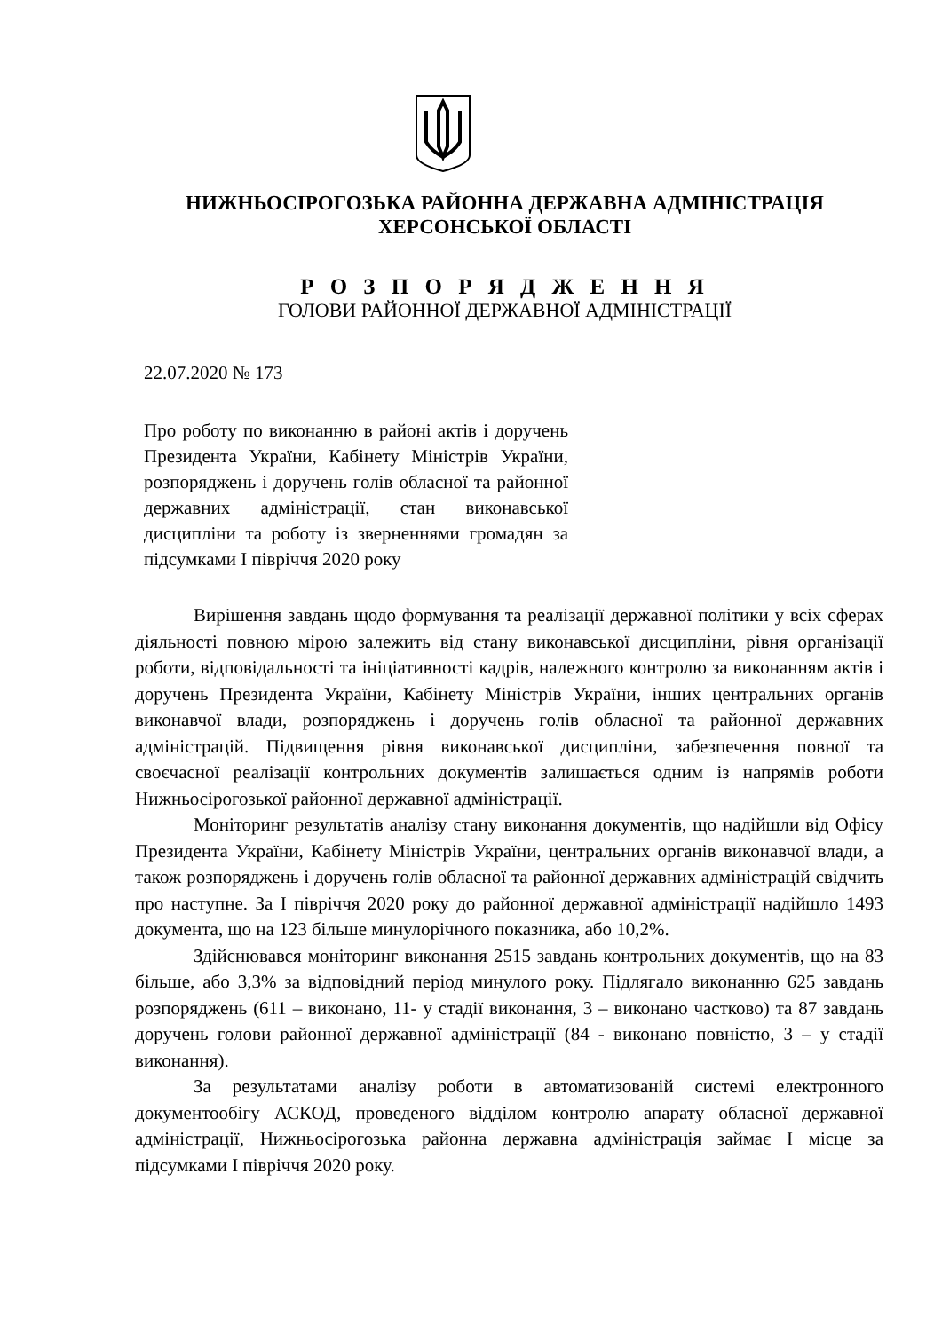НИЖНЬОСІРОГОЗЬКА РАЙОННА ДЕРЖАВНА АДМІНІСТРАЦІЯ
ХЕРСОНСЬКОЇ ОБЛАСТІ
Р О З П О Р Я Д Ж Е Н Н Я
ГОЛОВИ РАЙОННОЇ ДЕРЖАВНОЇ АДМІНІСТРАЦІЇ
22.07.2020 № 173
Про роботу по виконанню в районі актів і доручень Президента України, Кабінету Міністрів України, розпоряджень і доручень голів обласної та районної державних адміністрації, стан виконавської дисципліни та роботу із зверненнями громадян за підсумками І півріччя 2020 року
Вирішення завдань щодо формування та реалізації державної політики у всіх сферах діяльності повною мірою залежить від стану виконавської дисципліни, рівня організації роботи, відповідальності та ініціативності кадрів, належного контролю за виконанням актів і доручень Президента України, Кабінету Міністрів України, інших центральних органів виконавчої влади, розпоряджень і доручень голів обласної та районної державних адміністрацій. Підвищення рівня виконавської дисципліни, забезпечення повної та своєчасної реалізації контрольних документів залишається одним із напрямів роботи Нижньосірогозької районної державної адміністрації.
Моніторинг результатів аналізу стану виконання документів, що надійшли від Офісу Президента України, Кабінету Міністрів України, центральних органів виконавчої влади, а також розпоряджень і доручень голів обласної та районної державних адміністрацій свідчить про наступне. За І півріччя 2020 року до районної державної адміністрації надійшло 1493 документа, що на 123 більше минулорічного показника, або 10,2%.
Здійснювався моніторинг виконання 2515 завдань контрольних документів, що на 83 більше, або 3,3% за відповідний період минулого року. Підлягало виконанню 625 завдань розпоряджень (611 – виконано, 11- у стадії виконання, 3 – виконано частково) та 87 завдань доручень голови районної державної адміністрації (84 - виконано повністю, 3 – у стадії виконання).
За результатами аналізу роботи в автоматизованій системі електронного документообігу АСКОД, проведеного відділом контролю апарату обласної державної адміністрації, Нижньосірогозька районна державна адміністрація займає І місце за підсумками І півріччя 2020 року.